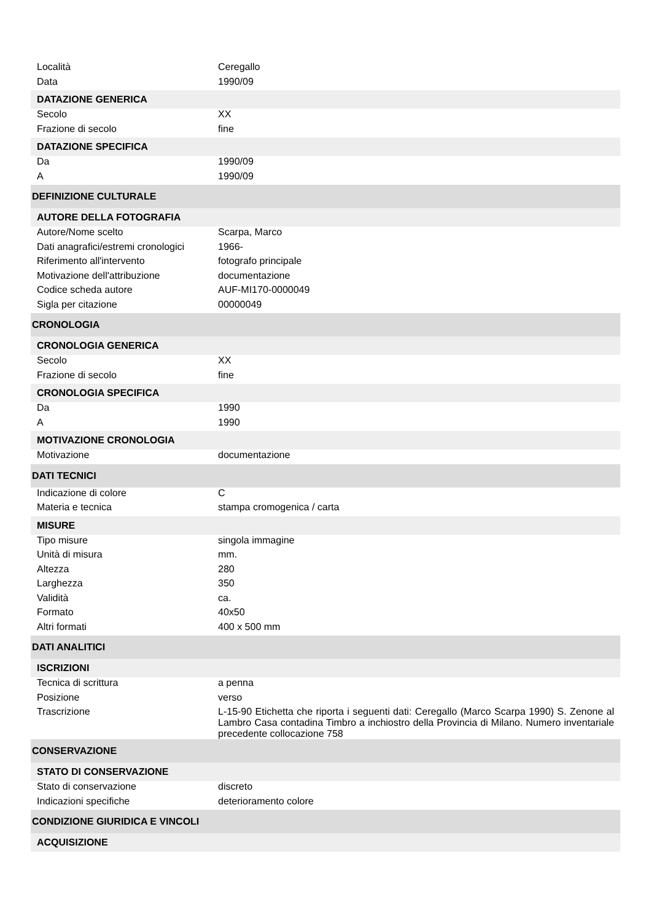| Località | Ceregallo |
| Data | 1990/09 |
| DATAZIONE GENERICA | |
| Secolo | XX |
| Frazione di secolo | fine |
| DATAZIONE SPECIFICA | |
| Da | 1990/09 |
| A | 1990/09 |
| DEFINIZIONE CULTURALE | |
| AUTORE DELLA FOTOGRAFIA | |
| Autore/Nome scelto | Scarpa, Marco |
| Dati anagrafici/estremi cronologici | 1966- |
| Riferimento all'intervento | fotografo principale |
| Motivazione dell'attribuzione | documentazione |
| Codice scheda autore | AUF-MI170-0000049 |
| Sigla per citazione | 00000049 |
| CRONOLOGIA | |
| CRONOLOGIA GENERICA | |
| Secolo | XX |
| Frazione di secolo | fine |
| CRONOLOGIA SPECIFICA | |
| Da | 1990 |
| A | 1990 |
| MOTIVAZIONE CRONOLOGIA | |
| Motivazione | documentazione |
| DATI TECNICI | |
| Indicazione di colore | C |
| Materia e tecnica | stampa cromogenica / carta |
| MISURE | |
| Tipo misure | singola immagine |
| Unità di misura | mm. |
| Altezza | 280 |
| Larghezza | 350 |
| Validità | ca. |
| Formato | 40x50 |
| Altri formati | 400 x 500 mm |
| DATI ANALITICI | |
| ISCRIZIONI | |
| Tecnica di scrittura | a penna |
| Posizione | verso |
| Trascrizione | L-15-90 Etichetta che riporta i seguenti dati: Ceregallo (Marco Scarpa 1990) S. Zenone al Lambro Casa contadina Timbro a inchiostro della Provincia di Milano. Numero inventariale precedente collocazione 758 |
| CONSERVAZIONE | |
| STATO DI CONSERVAZIONE | |
| Stato di conservazione | discreto |
| Indicazioni specifiche | deterioramento colore |
| CONDIZIONE GIURIDICA E VINCOLI | |
| ACQUISIZIONE | |